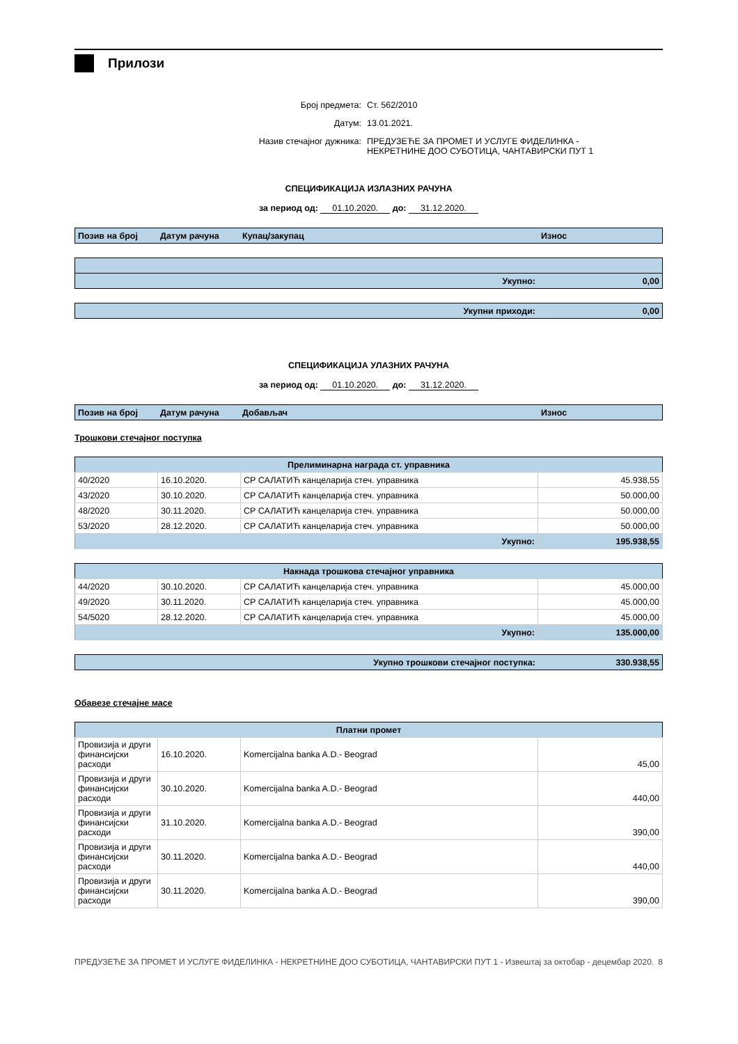Прилози
Број предмета:
Ст. 562/2010
Датум:
13.01.2021.
Назив стечајног дужника:
ПРЕДУЗЕЋЕ ЗА ПРОМЕТ И УСЛУГЕ ФИДЕЛИНКА -
НЕКРЕТНИНЕ ДОО СУБОТИЦА, ЧАНТАВИРСКИ ПУТ 1
СПЕЦИФИКАЦИЈА ИЗЛАЗНИХ РАЧУНА
за период од: 01.10.2020. до: 31.12.2020.
| Позив на број | Датум рачуна | Купац/закупац | Износ |
| --- | --- | --- | --- |
| Укупно: | 0,00 |
| Укупни приходи: | 0,00 |
СПЕЦИФИКАЦИЈА УЛАЗНИХ РАЧУНА
за период од: 01.10.2020. до: 31.12.2020.
| Позив на број | Датум рачуна | Добављач | Износ |
| --- | --- | --- | --- |
Трошкови стечајног поступка
| Прелиминарна награда ст. управника | | | |
| --- | --- | --- | --- |
| 40/2020 | 16.10.2020. | СР САЛАТИЋ канцеларија стеч. управника | 45.938,55 |
| 43/2020 | 30.10.2020. | СР САЛАТИЋ канцеларија стеч. управника | 50.000,00 |
| 48/2020 | 30.11.2020. | СР САЛАТИЋ канцеларија стеч. управника | 50.000,00 |
| 53/2020 | 28.12.2020. | СР САЛАТИЋ канцеларија стеч. управника | 50.000,00 |
| Укупно: | | | 195.938,55 |
| Накнада трошкова стечајног управника | | | |
| --- | --- | --- | --- |
| 44/2020 | 30.10.2020. | СР САЛАТИЋ канцеларија стеч. управника | 45.000,00 |
| 49/2020 | 30.11.2020. | СР САЛАТИЋ канцеларија стеч. управника | 45.000,00 |
| 54/5020 | 28.12.2020. | СР САЛАТИЋ канцеларија стеч. управника | 45.000,00 |
| Укупно: | | | 135.000,00 |
| Укупно трошкови стечајног поступка: | 330.938,55 |
Обавезе стечајне масе
| Платни промет | | | |
| --- | --- | --- | --- |
| Провизија и други финансијски расходи | 16.10.2020. | Komercijalna banka A.D.- Beograd | 45,00 |
| Провизија и други финансијски расходи | 30.10.2020. | Komercijalna banka A.D.- Beograd | 440,00 |
| Провизија и други финансијски расходи | 31.10.2020. | Komercijalna banka A.D.- Beograd | 390,00 |
| Провизија и други финансијски расходи | 30.11.2020. | Komercijalna banka A.D.- Beograd | 440,00 |
| Провизија и други финансијски расходи | 30.11.2020. | Komercijalna banka A.D.- Beograd | 390,00 |
ПРЕДУЗЕЋЕ ЗА ПРОМЕТ И УСЛУГЕ ФИДЕЛИНКА - НЕКРЕТНИНЕ ДОО СУБОТИЦА, ЧАНТАВИРСКИ ПУТ 1 - Извештај за октобар - децембар 2020.
8